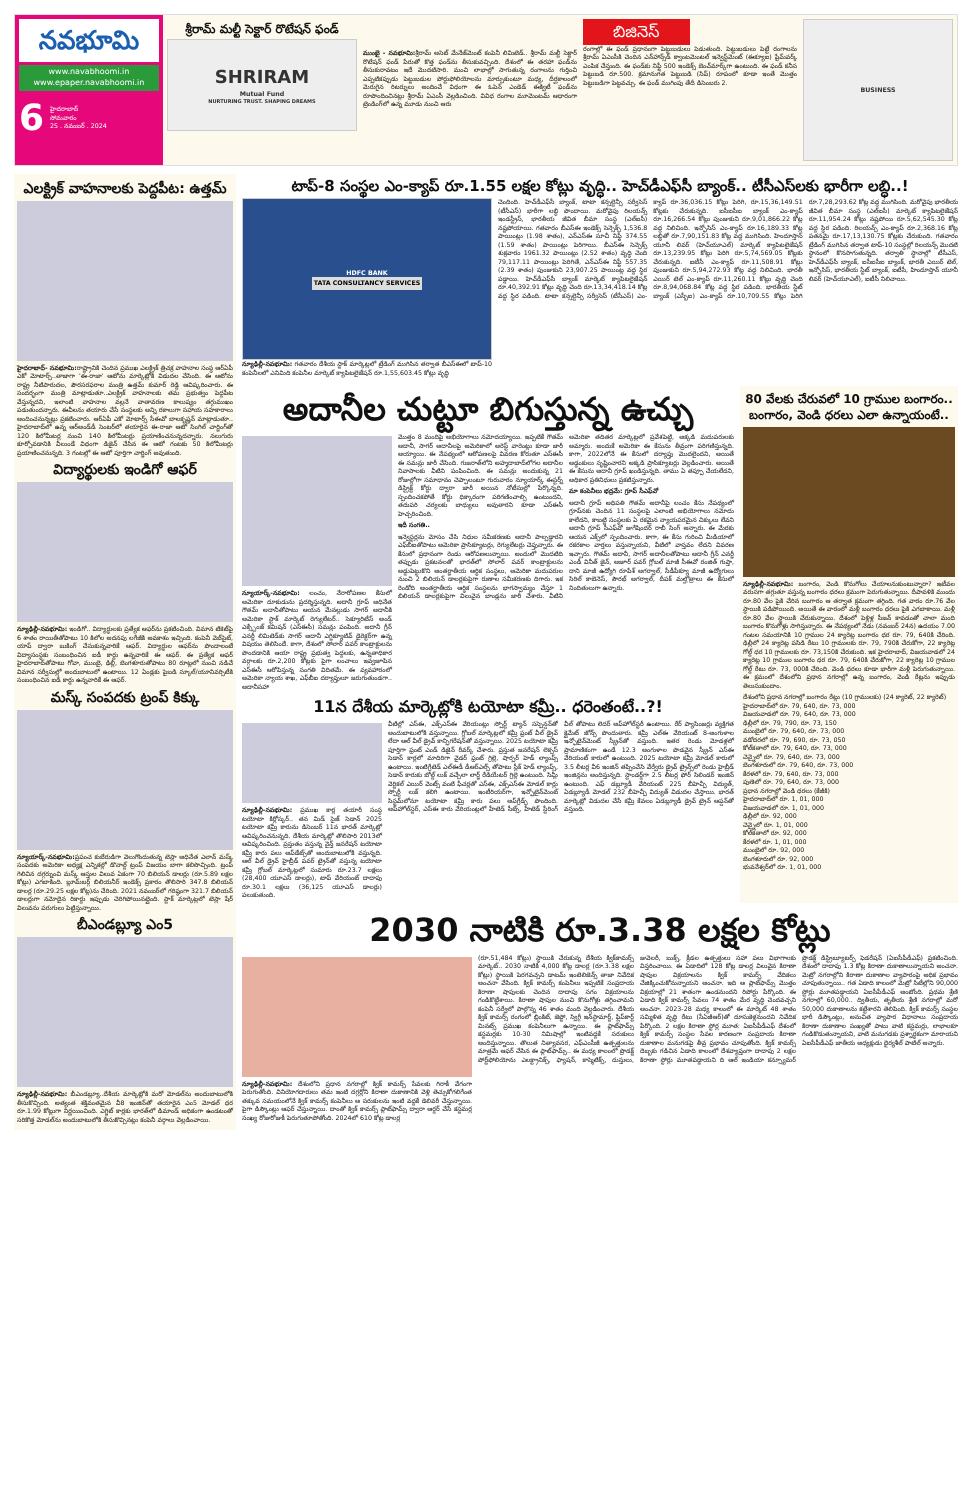నవభూమి
www.navabhoomi.in
www.epaper.navabhoomi.in
6
హైదరాబాద్
సోమవారం
25 . నవంబర్ . 2024
శ్రీరామ్ మల్టీ సెక్టార్ రొటేషన్ ఫండ్
SHRIRAM
Mutual Fund
NURTURING TRUST. SHAPING DREAMS
ముంబై - నవభూమి: శ్రీరామ్ అసెట్ మేనేజ్‌మెంట్ కంపెనీ లిమిటెడ్.. శ్రీరామ్ మల్టీ సెక్టార్ రొటేషన్ ఫండ్ పేరుతో కొత్త ఫండ్‌ను తీసుకువచ్చింది. దేశంలో ఈ తరహా ఫండ్‌ను తీసుకురావటం ఇదే మొదటిసారి. మంచి లాభాల్లో సాగుతున్న రంగాలను గుర్తించి ఎప్పటికప్పుడు పెట్టుబడుల పోర్టుఫోలియోలను మార్చుకుంటూ మధ్య, దీర్ఘకాలంలో మెరుగైన రిటర్నులు అందించే విధంగా ఈ ఓపెన్ ఎండెడ్ ఈక్విటీ ఫండ్‌ను రూపొందించినట్లు శ్రీరామ్ ఏఎంసీ వెల్లడించింది. వివిధ రంగాల మూమెంటమ్ ఆధారంగా ట్రెండింగ్‌లో ఉన్న మూడు నుంచి ఆరు
బిజినెస్
రంగాల్లో ఈ ఫండ్ ప్రధానంగా పెట్టుబడులు పెడుతుంది. పెట్టుబడులు పెట్టే రంగాలను శ్రీరామ్ ఏఎంసీకి చెందిన ఎన్‌హాన్స్‌డ్ క్వాంటమెంటల్ ఇన్వెస్ట్‌మెంట్ (ఈక్యూఐ) ఫ్రేమ్‌వర్క్ ఎంపిక చేస్తుంది. ఈ ఫండ్‌కు నిఫ్టీ 500 ఇండెక్స్ బెంచ్‌మార్క్‌గా ఉంటుంది. ఈ ఫండ్ కనీస పెట్టుబడి రూ.500. క్రమానుగత పెట్టుబడి (సిప్) రూపంలో కూడా ఇంతే మొత్తం పెట్టుబడిగా పెట్టవచ్చు. ఈ ఫండ్ ముగింపు తేదీ డిసెంబరు 2.
BUSINESS
ఎలక్ట్రిక్ వాహనాలకు పెద్దపీట: ఉత్తమ్
హైదరాబాద్- నవభూమి: రాష్ట్రానికి చెందిన ప్రముఖ ఎలక్ట్రిక్ త్రిచక్ర వాహనాల సంస్థ ఆర్ఏపీ ఎకో మోటార్స్..తాజాగా 'ఈ-రాజా' ఆటోను మార్కెట్లోకి విడుదల చేసింది. ఈ ఆటోను రాష్ట్ర నీటిపారుదల, పౌరసరఫరాల మంత్రి ఉత్తమ్ కుమార్ రెడ్డి ఆవిష్కరించారు. ఈ సందర్భంగా మంత్రి మాట్లాడుతూ..ఎలక్ట్రిక్ వాహనాలకు తమ ప్రభుత్వం పెద్దపీట వేస్తున్నదని, ఇలాంటి వాహనాల వల్లనే వాతావరణ కాలుష్యం తగ్గుముఖం పడుతుందన్నారు. ఈవీలను తయారు చేసే సంస్థలకు అన్ని రకాలుగా సహాయ సహకారాలు అందించనున్నట్లు ప్రకటించారు. ఆర్ఏపీ ఎకో మోటార్స్ సీఈవో బాలకృష్ణన్ మాట్లాడుతూ.. హైదరాబాద్‌లో ఉన్న ఆర్అండ్‌డీ సెంటర్‌లో తయారైన ఈ-రాజా ఆటో సింగిల్ చార్జింగ్‌తో 120 కిలోమీటర్ల నుంచి 140 కిలోమీటర్లు ప్రయాణించనున్నదన్నారు. నలుగురు కూర్చోవడానికి వీలుండే విధంగా డిజైన్ చేసిన ఈ ఆటో గంటకు 50 కిలోమీటర్లు ప్రయాణించనున్నది. 3 గంటల్లో ఈ ఆటో పూర్తిగా చార్జింగ్ అవుతుంది.
విద్యార్థులకు ఇండిగో ఆఫర్
న్యూఢిల్లీ-నవభూమి: ఇండిగో.. విద్యార్థులకు ప్రత్యేక ఆఫర్‌ను ప్రకటించింది. విమాన టికెట్‌పై 6 శాతం రాయితీతోపాటు 10 కిలోల అదనపు లగేజీకి అవకాశం ఇచ్చింది. కంపెనీ వెబ్‌సైట్, యాప్ ద్వారా బుకింగ్ చేసుకున్నవారికే ఆఫర్. విద్యార్థుల ఆఫర్‌ను పొందాలంటే విద్యాసంస్థకు సంబంధించిన ఐడీ కార్డు ఉన్నవారికే ఈ ఆఫర్. ఈ ప్రత్యేక ఆఫర్ హైదరాబాద్‌తోపాటు గోవా, ముంబై, ఢిల్లీ, బెంగళూరుతోపాటు 80 రూట్లలో నుంచి నడిచే విమాన సర్వీసుల్లో అందుబాటులో ఉంటాయి. 12 ఏండ్లకు పైబడి స్కూల్/యూనివర్సిటీకి సంబంధించిన ఐడీ కార్డు ఉన్నవారికే ఈ ఆఫర్.
మస్క్ సంపదకు ట్రంప్ కిక్కు
న్యూయార్క్-నవభూమి: ప్రపంచ కుబేరుడిగా వెలుగొందుతున్న టెస్లా అధినేత ఎలాన్ మస్క్ సంపదకు అమెరికా అధ్యక్ష ఎన్నికల్లో డొనాల్డ్ ట్రంప్ విజయం బాగా కలిసొచ్చింది. ట్రంప్ గెలిచిన దగ్గర్నుంచి మస్క్ ఆస్తుల విలువ ఏకంగా 70 బిలియన్ డాలర్లు (రూ.5.89 లక్షల కోట్లు) ఎగబాకింది. బ్లూమ్‌బర్గ్ బిలియనీర్ ఇండెక్స్ ప్రకారం తొలిసారి 347.8 బిలియన్ డాలర్ల (రూ.29.25 లక్షల కోట్ల)ను చేరింది. 2021 నవంబర్‌లో గరిష్ఠంగా 321.7 బిలియన్ డాలర్లుగా నమోదైన రికార్డు ఇప్పుడు చెరిగిపోయినట్లైంది. స్టాక్ మార్కెట్లలో టెస్లా షేర్ విలువను పరుగులు పెట్టిస్తున్నాయి.
బీఎండబ్ల్యూ ఎం5
న్యూఢిల్లీ-నవభూమి: బీఎండబ్ల్యూ..దేశీయ మార్కెట్లోకి మరో మోడల్‌ను అందుబాటులోకి తీసుకొచ్చింది. అత్యంత శక్తివంతమైన వీ8 ఇంజిన్‌తో తయారైన ఎం5 మోడల్ ధర రూ.1.99 కోట్లుగా నిర్ణయించింది. ఎగ్జిట్ కార్లకు భారత్‌లో డిమాండ్ అధికంగా ఉండటంతో సరికొత్త మోడల్‌ను అందుబాటులోకి తీసుకొచ్చినట్లు కంపెనీ వర్గాలు వెల్లడించాయి.
టాప్-8 సంస్థల ఎం-క్యాప్ రూ.1.55 లక్షల కోట్లు వృద్ధి.. హెచ్‌డీఎఫ్‌సీ బ్యాంక్.. టీసీఎస్‌లకు భారీగా లబ్ధి..!
HDFC BANK
TATA CONSULTANCY SERVICES
న్యూఢిల్లీ-నవభూమి: గతవారం దేశీయ స్టాక్ మార్కెట్లలో ట్రేడింగ్ ముగిసిన తర్వాత బీఎస్ఈలో టాప్-10 కంపెనీలలో ఎనిమిది కంపెనీల మార్కెట్ క్యాపిటలైజేషన్ రూ.1,55,603.45 కోట్లు వృద్ధి
చెందింది. హెచ్‌డీఎఫ్‌సీ బ్యాంక్, టాటా కన్సల్టెన్సీ సర్వీసెస్ (టీసీఎస్) భారీగా లబ్ధి పొందాయి. మరోవైపు రిలయన్స్ ఇండస్ట్రీస్, భారతీయ జీవిత బీమా సంస్థ (ఎల్ఐసీ) నష్టపోయాయి. గతవారం బీఎస్ఈ ఇండెక్స్ సెన్సెక్స్ 1,536.8 పాయింట్లు (1.98 శాతం), ఎన్ఎస్ఈ సూచీ నిఫ్టీ 374.55 (1.59 శాతం) పాయింట్లు పెరిగాయి. బీఎస్ఈ సెన్సెక్స్ శుక్రవారం 1961.32 పాయింట్లు (2.52 శాతం) వృద్ధి చెంది 79,117.11 పాయింట్లు పెరిగితే, ఎన్ఎస్ఈ నిఫ్టీ 557.35 (2.39 శాతం) పుంజుకుని 23,907.25 పాయింట్ల వద్ద స్థిర పడ్డాయి. హెచ్‌డీఎఫ్‌సీ బ్యాంక్ మార్కెట్ క్యాపిటలైజేషన్ రూ.40,392.91 కోట్లు వృద్ధి చెంది రూ.13,34,418.14 కోట్ల వద్ద స్థిర పడింది. టాటా కన్సల్టెన్సీ సర్వీసెస్ (టీసీఎస్) ఎం-క్యాప్ రూ.36,036.15 కోట్లు పెరిగి, రూ.15,36,149.51 కోట్లకు చేరుకున్నది. ఐసీఐసీఐ బ్యాంక్ ఎం-క్యాప్ రూ.16,266.54 కోట్లు పుంజుకుని రూ.9,01,866.22 కోట్ల వద్ద నిలిచింది. ఇన్ఫోసిస్ ఎం-క్యాప్ రూ.16,189.33 కోట్ల లబ్ధితో రూ.7,90,151.83 కోట్ల వద్ద ముగిసింది. హిందూస్తాన్ యూనీ లివర్ (హెచ్‌యూఎల్) మార్కెట్ క్యాపిటలైజేషన్ రూ.13,239.95 కోట్లు పెరిగి రూ.5,74,569.05 కోట్లకు చేరుకున్నది. ఐటీసీ ఎం-క్యాప్ రూ.11,508.91 కోట్లు పుంజుకుని రూ.5,94,272.93 కోట్ల వద్ద నిలిచింది. భారతీ ఎయిర్ టెల్ ఎం-క్యాప్ రూ.11,260.11 కోట్లు వృద్ధి చెంది రూ.8,94,068.84 కోట్ల వద్ద స్థిర పడింది. భారతీయ స్టేట్ బ్యాంక్ (ఎస్బీఐ) ఎం-క్యాప్ రూ.10,709.55 కోట్లు పెరిగి రూ.7,28,293.62 కోట్ల వద్ద ముగిసింది. మరోవైపు భారతీయ జీవిత బీమా సంస్థ (ఎల్ఐసీ) మార్కెట్ క్యాపిటలైజేషన్ రూ.11,954.24 కోట్లు నష్టపోయి రూ.5,62,545.30 కోట్ల వద్ద స్థిర పడింది. రిలయన్స్ ఎం-క్యాప్ రూ.2,368.16 కోట్ల పతనమై రూ.17,13,130.75 కోట్లకు చేరుకుంది. గతవారం ట్రేడింగ్ ముగిసిన తర్వాత టాప్-10 సంస్థల్లో రిలయన్స్ మొదటి స్థానంలో కొనసాగుతున్నది. తర్వాతి స్థానాల్లో టీసీఎస్, హెచ్‌డీఎఫ్‌సీ బ్యాంక్, ఐసీఐసీఐ బ్యాంక్, భారతీ ఎయిర్ టెల్, ఇన్ఫోసిస్, భారతీయ స్టేట్ బ్యాంక్, ఐటీసీ, హిందూస్తాన్ యూనీ లివర్ (హెచ్‌యూఎల్), ఐటీసీ నిలిచాయి.
అదానీల చుట్టూ బిగుస్తున్న ఉచ్చు
న్యూయార్క్-నవభూమి: లంచం, నేరారోపణల కేసులో అమెరికా దూకుడును ప్రదర్శిస్తున్నది. అదానీ గ్రూప్ అధినేత గౌతమ్ అదానీతోపాటు ఆయన మేనల్లుడు సాగర్ అదానీకి అమెరికా స్టాక్ మార్కెట్ రెగ్యులేటర్.. సెక్యూరిటీస్ అండ్ ఎక్స్చేంజ్ కమిషన్ (ఎస్ఈసీ) సమన్లు పంపింది. అదానీ గ్రీన్ ఎనర్జీ లిమిటెడ్‌కు సాగర్ అదానీ ఎగ్జిక్యూటివ్ డైరెక్టర్‌గా ఉన్న విషయం తెలిసిందే. కాగా, దేశంలో సోలార్ పవర్ కాంట్రాక్టులను పొందడానికి ఆయా రాష్ట్ర ప్రభుత్వ పెద్దలకు, ఉన్నతాధికార వర్గాలకు రూ.2,200 కోట్లకు పైగా లంచాలు ఇవ్వజూపిన ఎస్ఈసీ ఆరోపిస్తున్న సంగతి విదితమే. ఈ వ్యవహారంలో అమెరికా న్యాయ శాఖ, ఎఫ్‌బీఐ దర్యాప్తులూ జరుగుతుండగా.. అదానీసహా
మొత్తం 8 మందిపై అభియోగాలు నమోదయ్యాయి. ఇప్పటికే గౌతమ్ అదానీ, సాగర్ అదానీలపై అమెరికాలో అరెస్ట్ వారెంట్లు కూడా జారీ అయ్యాయి. ఈ నేపథ్యంలో ఆరోపణలపై వివరణ కోరుతూ ఎస్ఈసీ ఈ సమన్లు జారీ చేసింది. గుజరాత్‌లోని అహ్మదాబాద్‌లోగల అదానీల నివాసాలకు వీటిని పంపించింది. ఈ సమన్లు అందుకున్న 21 రోజుల్లోగా సమాధానం చెప్పాలంటూ గురువారం న్యూయార్క్ ఈస్టర్న్ డిస్ట్రిక్ట్ కోర్టు ద్వారా జారీ అయిన నోటీసుల్లో పేర్కొన్నది. స్పందించకపోతే కోర్టు ధిక్కారంగా పరిగణించాల్సి ఉంటుందని, తదుపరి చర్యలకు బాధ్యులు అవుతారని కూడా ఎస్ఈసీ హెచ్చరించింది.
ఇదీ సంగతి..
ఇన్వెస్టర్లను మోసం చేసి నిధుల సమీకరణకు అదానీ పాల్పడ్డారని ఎఫ్‌బీఐతోపాటు అమెరికా ప్రాసిక్యూటర్లు, రెగ్యులేటర్లు చెప్తున్నారు. ఈ కేసులో ప్రధానంగా రెండు ఆరోపణలున్నాయి. అందులో మొదటిది తప్పుడు ప్రకటనలతో భారత్‌లో సోలార్ పవర్ కాంట్రాక్టులను అడ్డుపెట్టుకొని అంతర్జాతీయ ఆర్థిక సంస్థలు, అమెరికా మదుపరుల నుంచి 2 బిలియన్ డాలర్లకుపైగా రుణాల సమీకరణకు దిగారు. ఇక రెండోది అంతర్జాతీయ ఆర్థిక సంస్థలను భాగస్వామ్యం చేస్తూ 1 బిలియన్ డాలర్లకుపైగా విలువైన బాండ్లను జారీ చేశారు. వీటిని అమెరికా తదితర మార్కెట్లలో ప్రవేశపెట్టి, అక్కడి మదుపరులకు అమ్మారు. అందుకే అమెరికా ఈ కేసును తీవ్రంగా పరిగణిస్తున్నది. కాగా, 2022లోనే ఈ కేసులో దర్యాప్తు మొదలైందని, అయితే అడ్డంకులు సృష్టించారని అక్కడి ప్రాసిక్యూటర్లు వెల్లడించారు. అయితే ఈ కేసును అదానీ గ్రూప్ ఖండిస్తున్నది. తాము ఏ తప్పూ చేయలేదని, అధికార ప్రతినిధులు ప్రకటిస్తున్నారు.
మా కంపెనీలు భద్రమే: గ్రూప్ సీఎఫ్‌వో
అదానీ గ్రూప్ అధిపతి గౌతమ్ అదానీపై లంచం కేసు నేపథ్యంలో గ్రూప్‌నకు చెందిన 11 సంస్థలపై ఎలాంటి అభియోగాలు నమోదు కాలేదని, కాబట్టి సంస్థలకు ఏ రకమైన న్యాయపరమైన చిక్కులు లేవని అదానీ గ్రూప్ సీఎఫ్‌వో జుగేషిందర్ రాబీ సింగ్ అన్నారు. ఈ మేరకు ఆయన ఎక్స్‌లో స్పందించారు. కాగా, ఈ కేసు గురించి మీడియాలో రకరకాల వార్తలు వస్తున్నాయని, వీటిలో వాస్తవం లేదని వివరణ ఇచ్చారు. గౌతమ్ అదానీ, సాగర్ అదానీలతోపాటు అదానీ గ్రీన్ ఎనర్జీ ఎండీ వినీత్ జైన్, అజూర్ పవర్ గ్లోబల్ మాజీ సీఈవో రంజిత్ గుప్తా, దాని మాజీ ఉద్యోగి రూపేశ్ అగర్వాల్, సీడీపీక్యూ మాజీ ఉద్యోగులు సిరిల్ కాబెనెస్, సౌరభ్ అగర్వాల్, దీపక్ మల్హోత్రాలు ఈ కేసులో నిందితులుగా ఉన్నారు.
11న దేశీయ మార్కెట్లోకి టయోటా కమ్రీ.. ధరెంతంటే..?!
న్యూఢిల్లీ-నవభూమి: ప్రముఖ కార్ల తయారీ సంస్థ టయోటా కిర్లోస్కర్.. తన మిడ్ సైజ్ సెడాన్ 2025 టయోటా కమ్రీ కారును డిసెంబర్ 11న భారత్ మార్కెట్లో ఆవిష్కరించనున్నది. దేశీయ మార్కెట్లో తొలిసారి 2013లో ఆవిష్కరించింది. ప్రస్తుతం వస్తున్న నైన్త్ జనరేషన్ టయోటా కమ్రీ కారు పలు అప్‌డేట్స్‌తో అందుబాటులోకి వస్తున్నది. ఆల్ వీల్ డ్రైవ్ హైబ్రీడ్ పవర్ ట్రైన్‌తో వస్తున్న టయోటా కమ్రీ గ్లోబల్ మార్కెట్లలో సుమారు రూ.23.7 లక్షలు (28,400 యూఎస్ డాలర్లు), టాప్ వేరియంట్ దాదాపు రూ.30.1 లక్షలు (36,125 యూఎస్ డాలర్లు) పలుకుతుంది.
వీటిల్లో ఎస్ఈ, ఎక్స్ఎస్ఈ వేరియంట్లు స్పోర్ట్ ట్యాన్ సస్పెన్షన్‌తో అందుబాటులోకి వస్తున్నాయి. గ్లోబల్ మార్కెట్లలో కమ్రీ ఫ్రంట్ వీల్ డ్రైవ్ లేదా ఆల్ వీల్ డ్రైవ్ కాన్ఫిగరేషన్‌తో వస్తున్నాయి. 2025 టయోటా కమ్రీ పూర్తిగా ఫ్రంట్ ఎండ్ డిజైన్ రీవర్క్ చేశారు. ప్రస్తుత జనరేషన్ లెక్సస్ సెడాన్ కార్లలో మాదిరిగా వైడర్ ఫ్రంట్ గ్రిల్లె, షార్పర్ హెడ్ ల్యాంప్స్ ఉంటాయి. ఇంటిగ్రేటెడ్ ఎల్ఈడీ డీఆర్ఎల్స్ తోపాటు స్లీక్ హెడ్ ల్యాంప్స్, సెడాన్ కారుకు బోల్డ్ లుక్ వచ్చేలా లార్జ్ రేడియేటర్ గ్రిల్లె ఉంటుంది. సిమ్లీ వెర్టికల్ ఎయిర్ వెంట్స్ వంటి ఫీచర్లతో ఎస్ఈ, ఎక్స్ఎస్ఈ మోడల్ కార్లు స్పోర్టీ లుక్ కలిగి ఉంటాయి. ఇంటీరియర్‌గా, ఇన్ఫోటైన్‌మెంట్ సిస్టమ్‌లోనూ టయోటా కమ్రీ కారు పలు అప్‌గ్రేడ్స్ పొందింది. అప్‌హోల్‌స్టర్, ఎస్ఈ కారు వేరియంట్లలో హీటెడ్ సీట్స్, హీటెడ్ స్టీరింగ్ వీల్ తోపాటు లెదర్ అప్‌హోల్‌స్టరీ ఉంటాయి. రేర్ ప్యాసింజర్లు వ్యక్తిగత క్లైమేట్ జోన్స్ పొందుతారు. కమ్రీ ఎల్ఈ వేరియంట్ 8-అంగుళాల ఇన్ఫోటైన్‌మెంట్ స్క్రీన్‌తో వస్తుంది. ఇతర రెండు మోడళ్లలో ప్రామాణికంగా ఉండే 12.3 అంగుళాల పొడవైన స్క్రీన్ ఎస్ఈ వేరియంట్ కారులో ఉంటుంది. 2025 టయోటా కమ్రీ మోడల్ కారులో 3.5 లీటర్ల వీ6 ఇంజిన్ తప్పించేసి వేర్వేరు డ్రైవ్ ట్రైన్స్‌లో రెండు హైబ్రీడ్ ఇంజిన్లను అందిస్తున్నది. స్టాండర్డ్‌గా 2.5 లీటర్ల ఫోర్ సిలిండర్ ఇంజిన్ ఉంటుంది. ఎఫ్ డబ్ల్యూడీ వేరియంట్ 225 బీహెచ్పీ విద్యుత్, ఏడబ్ల్యూడీ మోడల్ 232 బీహెచ్పీ విద్యుత్ విడుదల చేస్తాయి. భారత్ మార్కెట్లో విడుదల చేసే కమ్రీ కేవలం ఏడబ్ల్యూడీ డ్రైవ్ ట్రైన్ ఆప్షన్‌తో వస్తుంది.
80 వేలకు చేరువలో 10 గ్రాముల బంగారం.. బంగారం, వెండి ధరలు ఎలా ఉన్నాయంటే..
న్యూఢిల్లీ-నవభూమి: బంగారం, వెండి కొనుగోలు చేయాలనుకుంటున్నారా? ఇటీవల వరుసగా తగ్గుతూ వస్తున్న బంగారం ధరలు క్రమంగా పెరుగుతున్నాయి. దీపావళికి ముందు రూ.80 వేల పైకి చేరిన బంగారం ఆ తర్వాత క్రమంగా తగ్గింది. గత వారం రూ.76 వేల స్థాయికి పడిపోయింది. అయితే ఈ వారంలో మళ్లీ బంగారం ధరలు పైకి ఎగబాకాయి. మళ్లీ రూ.80 వేల స్థాయికి చేరుకున్నాయి. దేశంలో పెళ్లిళ్ల సీజన్ కావడంతో చాలా మంది బంగారం కొనుగోళ్లు సాగిస్తున్నారు. ఈ నేపథ్యంలో నేడు (నవంబర్ 24న) ఉదయం 7.00 గంటల సమయానికి 10 గ్రాముల 24 క్యారెట్ల బంగారం ధర రూ. 79, 640కి చేరింది. ఢిల్లీలో 24 క్యారెట్ల పసిడి రేటు 10 గ్రాములకు రూ. 79, 790కి చేరుకోగా, 22 క్యారెట్ల గోల్డ్ ధర 10 గ్రాములకు రూ. 73,150కి చేరుకుంది. ఇక హైదరాబాద్, విజయవాడలో 24 క్యారెట్ల 10 గ్రాముల బంగారం ధర రూ. 79, 640కి చేరుకోగా, 22 క్యారెట్ల 10 గ్రాముల గోల్డ్ రేటు రూ. 73, 000కి చేరింది. వెండి ధరలు కూడా భారీగా మళ్లీ పెరుగుతున్నాయి. ఈ క్రమంలో దేశంలోని ప్రధాన నగరాల్లో ఉన్న బంగారం, వెండి రేట్లను ఇప్పుడు తెలుసుకుందాం.
దేశంలోని ప్రధాన నగరాల్లో బంగారం రేట్లు (10 గ్రాములకు) (24 క్యారెట్, 22 క్యారెట్)
హైదరాబాద్‌లో రూ. 79, 640, రూ. 73, 000
విజయవాడలో రూ. 79, 640, రూ. 73, 000
ఢిల్లీలో రూ. 79, 790, రూ. 73, 150
ముంబైలో రూ. 79, 640, రూ. 73, 000
వడోదరలో రూ. 79, 690, రూ. 73, 050
కోల్‌కతాలో రూ. 79, 640, రూ. 73, 000
చెన్నైలో రూ. 79, 640, రూ. 73, 000
బెంగళూరులో రూ. 79, 640, రూ. 73, 000
కేరళలో రూ. 79, 640, రూ. 73, 000
పుణెలో రూ. 79, 640, రూ. 73, 000
ప్రధాన నగరాల్లో వెండి ధరలు (కేజీకి)
హైదరాబాద్‌లో రూ. 1, 01, 000
విజయవాడలో రూ. 1, 01, 000
ఢిల్లీలో రూ. 92, 000
చెన్నైలో రూ. 1, 01, 000
కోల్‌కతాలో రూ. 92, 000
కేరళలో రూ. 1, 01, 000
ముంబైలో రూ. 92, 000
బెంగళూరులో రూ. 92, 000
భువనేశ్వర్‌లో రూ. 1, 01, 000
2030 నాటికి రూ.3.38 లక్షల కోట్లు
న్యూఢిల్లీ-నవభూమి: దేశంలోని ప్రధాన నగరాల్లో క్విక్ కామర్స్ సేవలకు గిరాకీ వేగంగా పెరుగుతోంది. వినియోగదారులు తమ ఇంటి దగ్గర్లోని కిరాణా దుకాణానికి వెళ్లి తెచ్చుకోగలిగేంత తక్కువ సమయంలోనే క్విక్ కామర్స్ కంపెనీలు ఆ సరుకులను ఇంటి వద్దకే డెలివరీ చేస్తున్నాయి. పైగా డిస్కౌంట్లు ఆఫర్ చేస్తున్నాయి. దాంతో క్విక్ కామర్స్ ప్లాట్‌ఫామ్స్ ద్వారా ఆర్డర్ చేసే కస్టమర్ల సంఖ్య రోజురోజుకీ పెరుగుతూపోతోంది. 2024లో 610 కోట్ల డాలర్ల
(రూ.51,484 కోట్లు) స్థాయికి చేరుకున్న దేశీయ క్విక్‌కామర్స్ మార్కెట్.. 2030 నాటికి 4,000 కోట్ల డాలర్ల (రూ.3.38 లక్షల కోట్లు) స్థాయికి పెరగవచ్చని డాటమ్ ఇంటెలిజెన్స్ తాజా నివేదిక అంచనా వేసింది. క్విక్ కామర్స్ కంపెనీలు ఇప్పటికే సంప్రదాయ కిరాణా షాపులకు చెందిన దాదాపు సగం విక్రయాలను గండికొట్టేశాయి. కిరాణా షాపుల నుంచి కొనుగోళ్లు తగ్గించామని కంపెనీ సర్వేలో పాల్గొన్న 46 శాతం మంది వెల్లడించారు. దేశీయ క్విక్ కామర్స్ రంగంలో బ్లింకిట్, జెప్టో, స్విగ్గీ ఇన్‌స్టామార్ట్, ఫ్లిప్‌కార్ట్ మినట్స్ ప్రముఖ కంపెనీలుగా ఉన్నాయి. ఈ ప్లాట్‌ఫామ్స్ కస్టమర్లకు 10-30 నిమిషాల్లో ఇంటివద్దకే సరుకులు అందిస్తున్నాయి. తొలుత నిత్యావసర, ఎఫ్ఎంసీజీ ఉత్పత్తులను మాత్రమే ఆఫర్ చేసిన ఈ ప్లాట్‌ఫామ్స్.. ఈ మధ్య కాలంలో ప్రొడక్ట్ పోర్ట్‌ఫోలియోను ఎలక్ట్రానిక్స్, ఫ్యాషన్, కాస్మెటిక్స్, దుస్తులు, జువెలరీ, బుక్స్, క్రీడల ఉత్పత్తులు సహా పలు విభాగాలకు విస్తరించాయి. ఈ ఏడాదిలో 128 కోట్ల డాలర్ల విలువైన కిరాణా షాపుల విక్రయాలను క్విక్ కామర్స్ వేదికలు చేజిక్కించుకోనున్నాయని అంచనా. ఇది ఆ ప్లాట్‌ఫామ్స్ మొత్తం విక్రయాల్లో 21 శాతంగా ఉండనుందని రిపోర్టు పేర్కొంది. ఈ ఏడాది క్విక్ కామర్స్ సేవలు 74 శాతం మేర వృద్ధి చెందవచ్చని అంచనా. 2023-28 మధ్య కాలంలో ఈ మార్కెట్ 48 శాతం సమ్మిళిత వృద్ధి రేటు (సీఏజీఆర్)తో దూసుకెళ్లనుందని నివేదిక పేర్కొంది. 2 లక్షల కిరాణా స్టోర్ల మూత: ఏఐసీపీడీఎఫ్ దేశంలో క్విక్ కామర్స్ సంస్థల సేవల కారణంగా సంప్రదాయ కిరాణా దుకాణాల మనుగడపై తీవ్ర ప్రభావం చూపుతోంది. క్విక్ కామర్స్ దెబ్బకు గడిచిన ఏడాది కాలంలో దేశవ్యాప్తంగా దాదాపు 2 లక్షల కిరాణా స్టోర్లు మూతపడ్డాయని ది ఆల్ ఇండియా కన్స్యూమర్ ప్రొడక్ట్ డిస్ట్రిబ్యూటర్స్ ఫెడరేషన్ (ఏఐసీపీడీఎఫ్) ప్రకటించింది. దేశంలో దాదాపు 1.3 కోట్ల కిరాణా దుకాణాలున్నాయని అంచనా. మెట్రో నగరాల్లోని కిరాణా దుకాణాల వ్యాపారంపై అధిక ప్రభావం చూపుతున్నాయి.. గత ఏడాది కాలంలో మెట్రో సిటీల్లోని 90,000 స్టోర్లు మూతపడ్డాయని ఏఐసీపీడీఎఫ్ అంటోంది. ప్రథమ శ్రేణి నగరాల్లో 60,000.. ద్వితీయ, తృతీయ శ్రేణి నగరాల్లో మరో 50,000 దుకాణాలను కట్టేశారని తెలిపింది. క్విక్ కామర్స్ సంస్థల భారీ డిస్కౌంట్లు, అనుచిత వ్యాపార విధానాలు సంప్రదాయ కిరాణా దుకాణాల సంఖ్యతో పాటు వాటి కస్టమర్లు, లాభాలకూ గండికొడుతున్నాయని, వాటి మనుగడకు ప్రశ్నార్థకంగా మారాయని ఏఐసీపీడీఎఫ్ జాతీయ అధ్యక్షుడు ధైర్యశీల్ పాటిల్ అన్నారు.